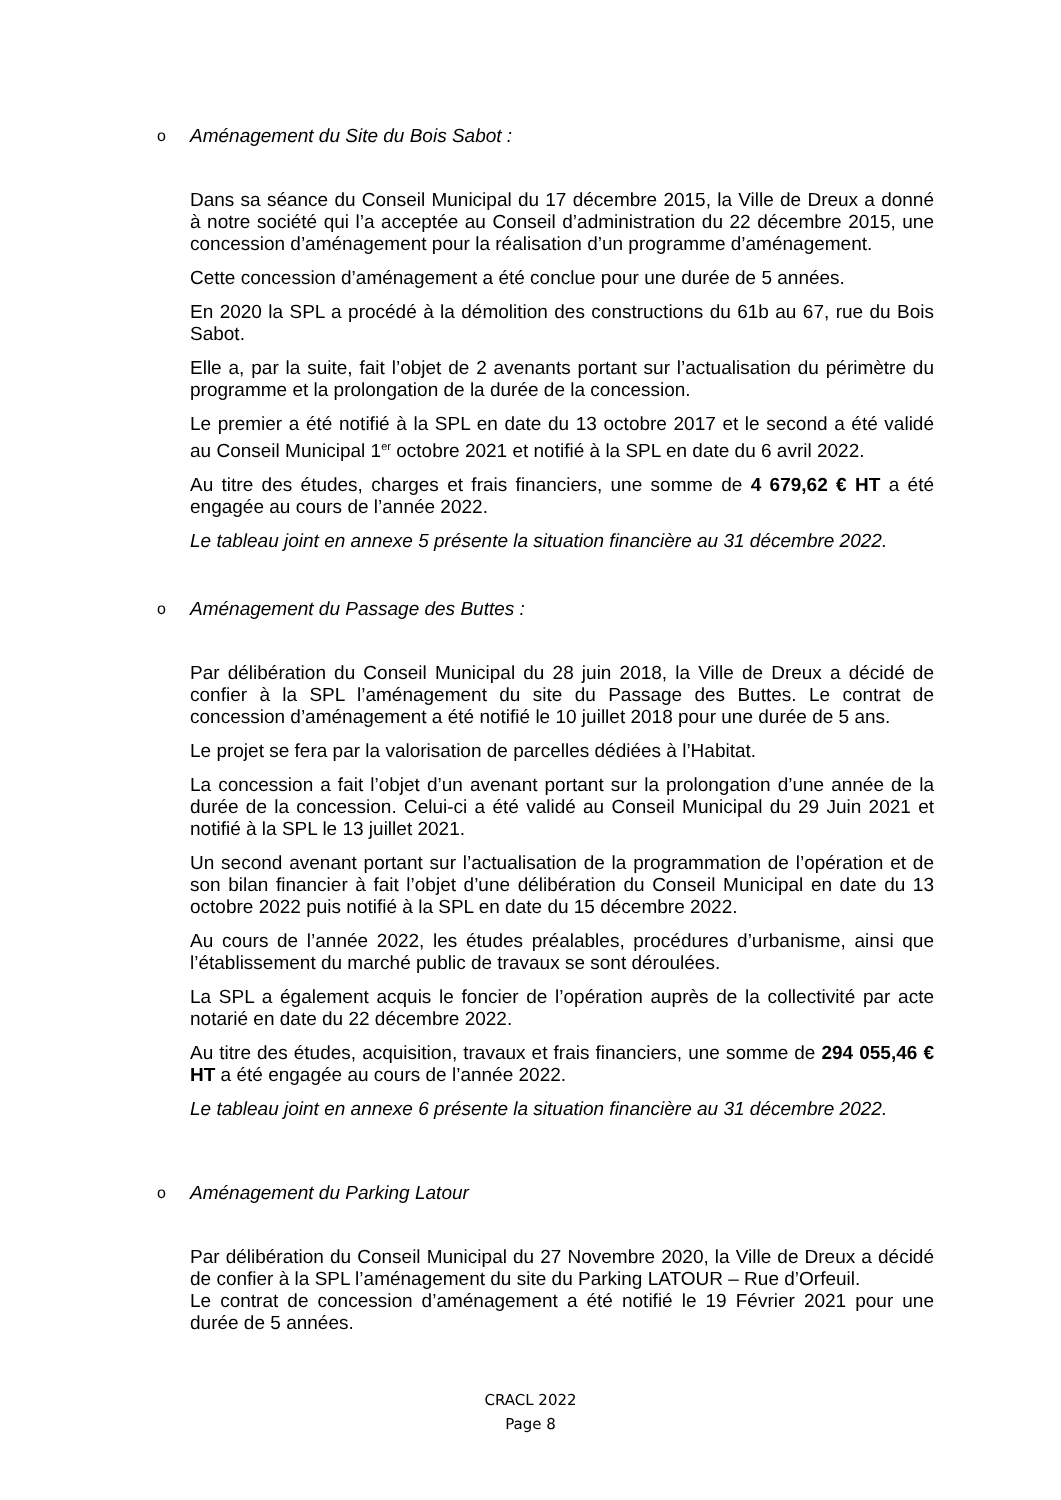o Aménagement du Site du Bois Sabot :
Dans sa séance du Conseil Municipal du 17 décembre 2015, la Ville de Dreux a donné à notre société qui l’a acceptée au Conseil d’administration du 22 décembre 2015, une concession d’aménagement pour la réalisation d’un programme d’aménagement.
Cette concession d’aménagement a été conclue pour une durée de 5 années.
En 2020 la SPL a procédé à la démolition des constructions du 61b au 67, rue du Bois Sabot.
Elle a, par la suite, fait l’objet de 2 avenants portant sur l’actualisation du périmètre du programme et la prolongation de la durée de la concession.
Le premier a été notifié à la SPL en date du 13 octobre 2017 et le second a été validé au Conseil Municipal 1<sup>er</sup> octobre 2021 et notifié à la SPL en date du 6 avril 2022.
Au titre des études, charges et frais financiers, une somme de 4 679,62 € HT a été engagée au cours de l’année 2022.
Le tableau joint en annexe 5 présente la situation financière au 31 décembre 2022.
o Aménagement du Passage des Buttes :
Par délibération du Conseil Municipal du 28 juin 2018, la Ville de Dreux a décidé de confier à la SPL l’aménagement du site du Passage des Buttes. Le contrat de concession d’aménagement a été notifié le 10 juillet 2018 pour une durée de 5 ans.
Le projet se fera par la valorisation de parcelles dédiées à l’Habitat.
La concession a fait l’objet d’un avenant portant sur la prolongation d’une année de la durée de la concession. Celui-ci a été validé au Conseil Municipal du 29 Juin 2021 et notifié à la SPL le 13 juillet 2021.
Un second avenant portant sur l’actualisation de la programmation de l’opération et de son bilan financier à fait l’objet d’une délibération du Conseil Municipal en date du 13 octobre 2022 puis notifié à la SPL en date du 15 décembre 2022.
Au cours de l’année 2022, les études préalables, procédures d’urbanisme, ainsi que l’établissement du marché public de travaux se sont déroulées.
La SPL a également acquis le foncier de l’opération auprès de la collectivité par acte notarié en date du 22 décembre 2022.
Au titre des études, acquisition, travaux et frais financiers, une somme de 294 055,46 € HT a été engagée au cours de l’année 2022.
Le tableau joint en annexe 6 présente la situation financière au 31 décembre 2022.
o Aménagement du Parking Latour
Par délibération du Conseil Municipal du 27 Novembre 2020, la Ville de Dreux a décidé de confier à la SPL l’aménagement du site du Parking LATOUR – Rue d’Orfeuil.
Le contrat de concession d’aménagement a été notifié le 19 Février 2021 pour une durée de 5 années.
CRACL 2022
Page 8